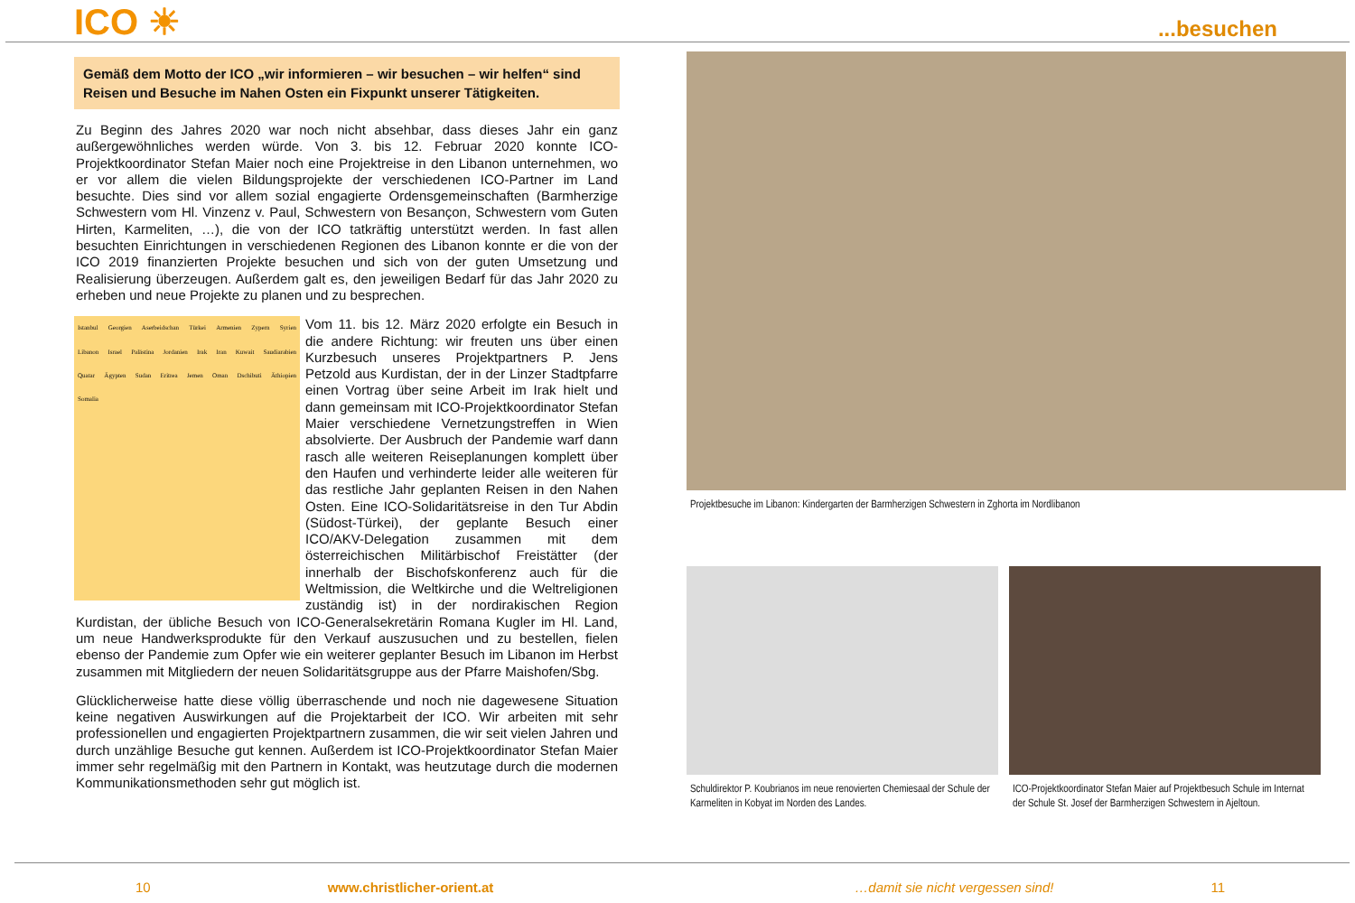ICO ☀
...besuchen
Gemäß dem Motto der ICO „wir informieren – wir besuchen – wir helfen“ sind Reisen und Besuche im Nahen Osten ein Fixpunkt unserer Tätigkeiten.
Zu Beginn des Jahres 2020 war noch nicht absehbar, dass dieses Jahr ein ganz außergewöhnliches werden würde. Von 3. bis 12. Februar 2020 konnte ICO-Projektkoordinator Stefan Maier noch eine Projektreise in den Libanon unternehmen, wo er vor allem die vielen Bildungsprojekte der verschiedenen ICO-Partner im Land besuchte. Dies sind vor allem sozial engagierte Ordensgemeinschaften (Barmherzige Schwestern vom Hl. Vinzenz v. Paul, Schwestern von Besançon, Schwestern vom Guten Hirten, Karmeliten, …), die von der ICO tatkräftig unterstützt werden. In fast allen besuchten Einrichtungen in verschiedenen Regionen des Libanon konnte er die von der ICO 2019 finanzierten Projekte besuchen und sich von der guten Umsetzung und Realisierung überzeugen. Außerdem galt es, den jeweiligen Bedarf für das Jahr 2020 zu erheben und neue Projekte zu planen und zu besprechen.
Istanbul Georgien Aserbeidschan Türkei Armenien Zypern Syrien Libanon Israel Palästina Jordanien Irak Iran Kuwait Saudiarabien Quatar Ägypten Sudan Eritrea Jemen Oman Dschibuti Äthiopien Somalia Vom 11. bis 12. März 2020 erfolgte ein Besuch in die andere Richtung: wir freuten uns über einen Kurzbesuch unseres Projektpartners P. Jens Petzold aus Kurdistan, der in der Linzer Stadtpfarre einen Vortrag über seine Arbeit im Irak hielt und dann gemeinsam mit ICO-Projektkoordinator Stefan Maier verschiedene Vernetzungstreffen in Wien absolvierte. Der Ausbruch der Pandemie warf dann rasch alle weiteren Reiseplanungen komplett über den Haufen und verhinderte leider alle weiteren für das restliche Jahr geplanten Reisen in den Nahen Osten. Eine ICO-Solidaritätsreise in den Tur Abdin (Südost-Türkei), der geplante Besuch einer ICO/AKV-Delegation zusammen mit dem österreichischen Militärbischof Freistätter (der innerhalb der Bischofskonferenz auch für die Weltmission, die Weltkirche und die Weltreligionen zuständig ist) in der nordirakischen Region Kurdistan, der übliche Besuch von ICO-Generalsekretärin Romana Kugler im Hl. Land, um neue Handwerksprodukte für den Verkauf auszusuchen und zu bestellen, fielen ebenso der Pandemie zum Opfer wie ein weiterer geplanter Besuch im Libanon im Herbst zusammen mit Mitgliedern der neuen Solidaritätsgruppe aus der Pfarre Maishofen/Sbg.
Glücklicherweise hatte diese völlig überraschende und noch nie dagewesene Situation keine negativen Auswirkungen auf die Projektarbeit der ICO. Wir arbeiten mit sehr professionellen und engagierten Projektpartnern zusammen, die wir seit vielen Jahren und durch unzählige Besuche gut kennen. Außerdem ist ICO-Projektkoordinator Stefan Maier immer sehr regelmäßig mit den Partnern in Kontakt, was heutzutage durch die modernen Kommunikationsmethoden sehr gut möglich ist.
Projektbesuche im Libanon: Kindergarten der Barmherzigen Schwestern in Zghorta im Nordlibanon
Schuldirektor P. Koubrianos im neue renovierten Chemiesaal der Schule der Karmeliten in Kobyat im Norden des Landes.
ICO-Projektkoordinator Stefan Maier auf Projektbesuch Schule im Internat der Schule St. Josef der Barmherzigen Schwestern in Ajeltoun.
10 www.christlicher-orient.at …damit sie nicht vergessen sind! 11